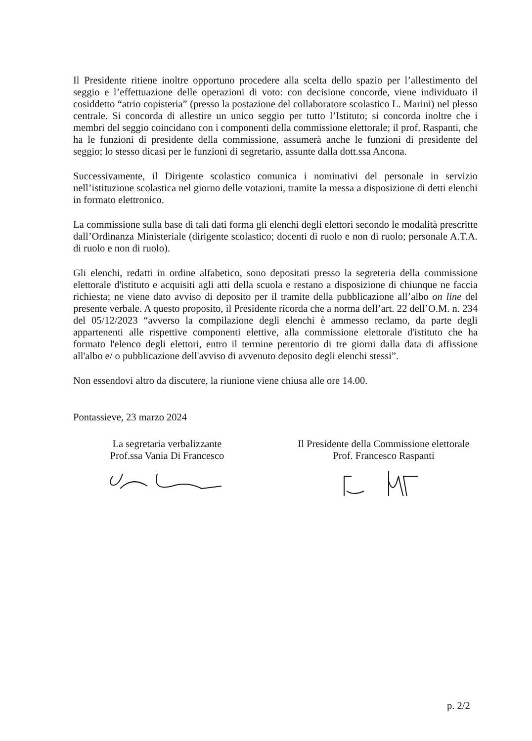Il Presidente ritiene inoltre opportuno procedere alla scelta dello spazio per l’allestimento del seggio e l’effettuazione delle operazioni di voto: con decisione concorde, viene individuato il cosiddetto “atrio copisteria” (presso la postazione del collaboratore scolastico L. Marini) nel plesso centrale. Si concorda di allestire un unico seggio per tutto l’Istituto; si concorda inoltre che i membri del seggio coincidano con i componenti della commissione elettorale; il prof. Raspanti, che ha le funzioni di presidente della commissione, assumerà anche le funzioni di presidente del seggio; lo stesso dicasi per le funzioni di segretario, assunte dalla dott.ssa Ancona.
Successivamente, il Dirigente scolastico comunica i nominativi del personale in servizio nell’istituzione scolastica nel giorno delle votazioni, tramite la messa a disposizione di detti elenchi in formato elettronico.
La commissione sulla base di tali dati forma gli elenchi degli elettori secondo le modalità prescritte dall’Ordinanza Ministeriale (dirigente scolastico; docenti di ruolo e non di ruolo; personale A.T.A. di ruolo e non di ruolo).
Gli elenchi, redatti in ordine alfabetico, sono depositati presso la segreteria della commissione elettorale d'istituto e acquisiti agli atti della scuola e restano a disposizione di chiunque ne faccia richiesta; ne viene dato avviso di deposito per il tramite della pubblicazione all’albo on line del presente verbale. A questo proposito, il Presidente ricorda che a norma dell’art. 22 dell’O.M. n. 234 del 05/12/2023 “avverso la compilazione degli elenchi è ammesso reclamo, da parte degli appartenenti alle rispettive componenti elettive, alla commissione elettorale d'istituto che ha formato l'elenco degli elettori, entro il termine perentorio di tre giorni dalla data di affissione all'albo e/ o pubblicazione dell'avviso di avvenuto deposito degli elenchi stessi”.
Non essendovi altro da discutere, la riunione viene chiusa alle ore 14.00.
Pontassieve, 23 marzo 2024
La segretaria verbalizzante
Prof.ssa Vania Di Francesco
Il Presidente della Commissione elettorale
Prof. Francesco Raspanti
p. 2/2